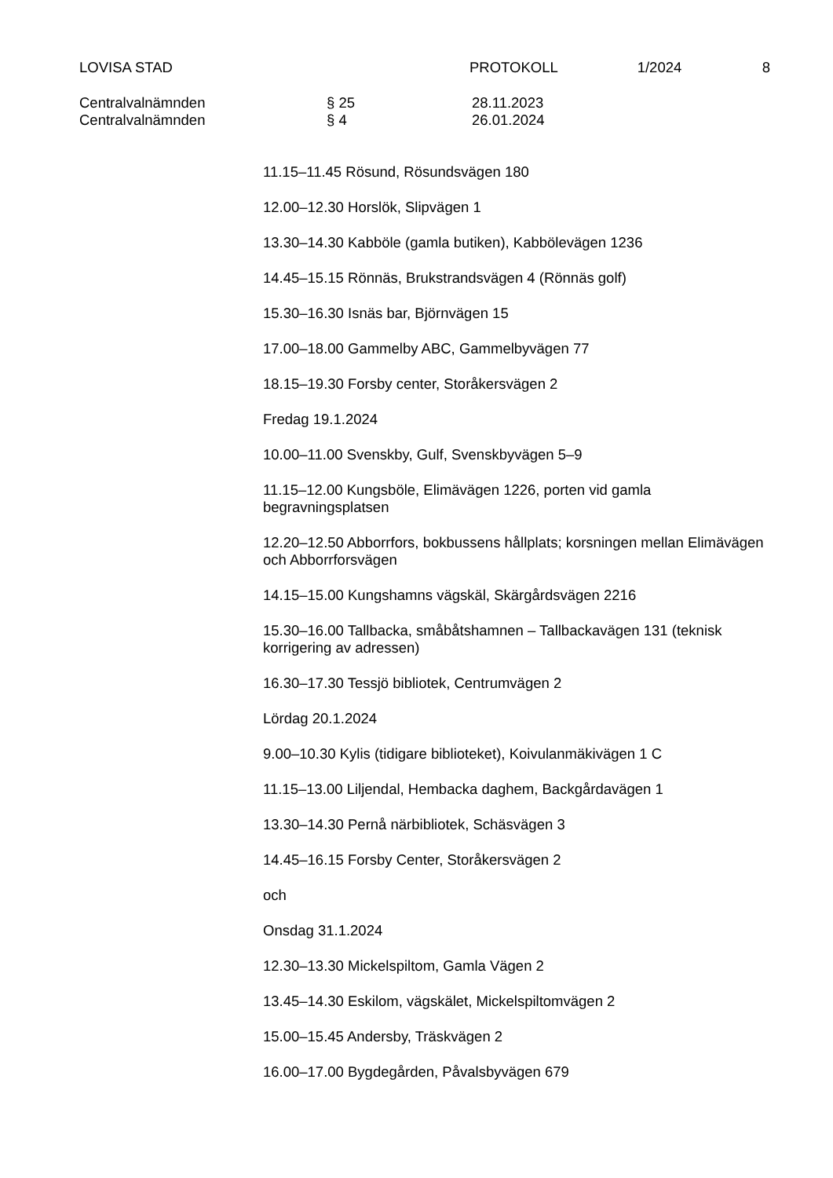LOVISA STAD PROTOKOLL 1/2024 8
Centralvalnämnden § 25 28.11.2023
Centralvalnämnden § 4 26.01.2024
11.15–11.45 Rösund, Rösundsvägen 180
12.00–12.30 Horslök, Slipvägen 1
13.30–14.30 Kabböle (gamla butiken), Kabbölevägen 1236
14.45–15.15 Rönnäs, Brukstrandsvägen 4 (Rönnäs golf)
15.30–16.30 Isnäs bar, Björnvägen 15
17.00–18.00 Gammelby ABC, Gammelbyvägen 77
18.15–19.30 Forsby center, Storåkersvägen 2
Fredag 19.1.2024
10.00–11.00 Svenskby, Gulf, Svenskbyvägen 5–9
11.15–12.00 Kungsböle, Elimävägen 1226, porten vid gamla begravningsplatsen
12.20–12.50 Abborrfors, bokbussens hållplats; korsningen mellan Elimävägen och Abborrforsvägen
14.15–15.00 Kungshamns vägskäl, Skärgårdsvägen 2216
15.30–16.00 Tallbacka, småbåtshamnen – Tallbackavägen 131 (teknisk korrigering av adressen)
16.30–17.30 Tessjö bibliotek, Centrumvägen 2
Lördag 20.1.2024
9.00–10.30 Kylis (tidigare biblioteket), Koivulanmäkivägen 1 C
11.15–13.00 Liljendal, Hembacka daghem, Backgårdavägen 1
13.30–14.30 Pernå närbibliotek, Schäsvägen 3
14.45–16.15 Forsby Center, Storåkersvägen 2
och
Onsdag 31.1.2024
12.30–13.30 Mickelspiltom, Gamla Vägen 2
13.45–14.30 Eskilom, vägskälet, Mickelspiltomvägen 2
15.00–15.45 Andersby, Träskvägen 2
16.00–17.00 Bygdegården, Påvalsbyvägen 679